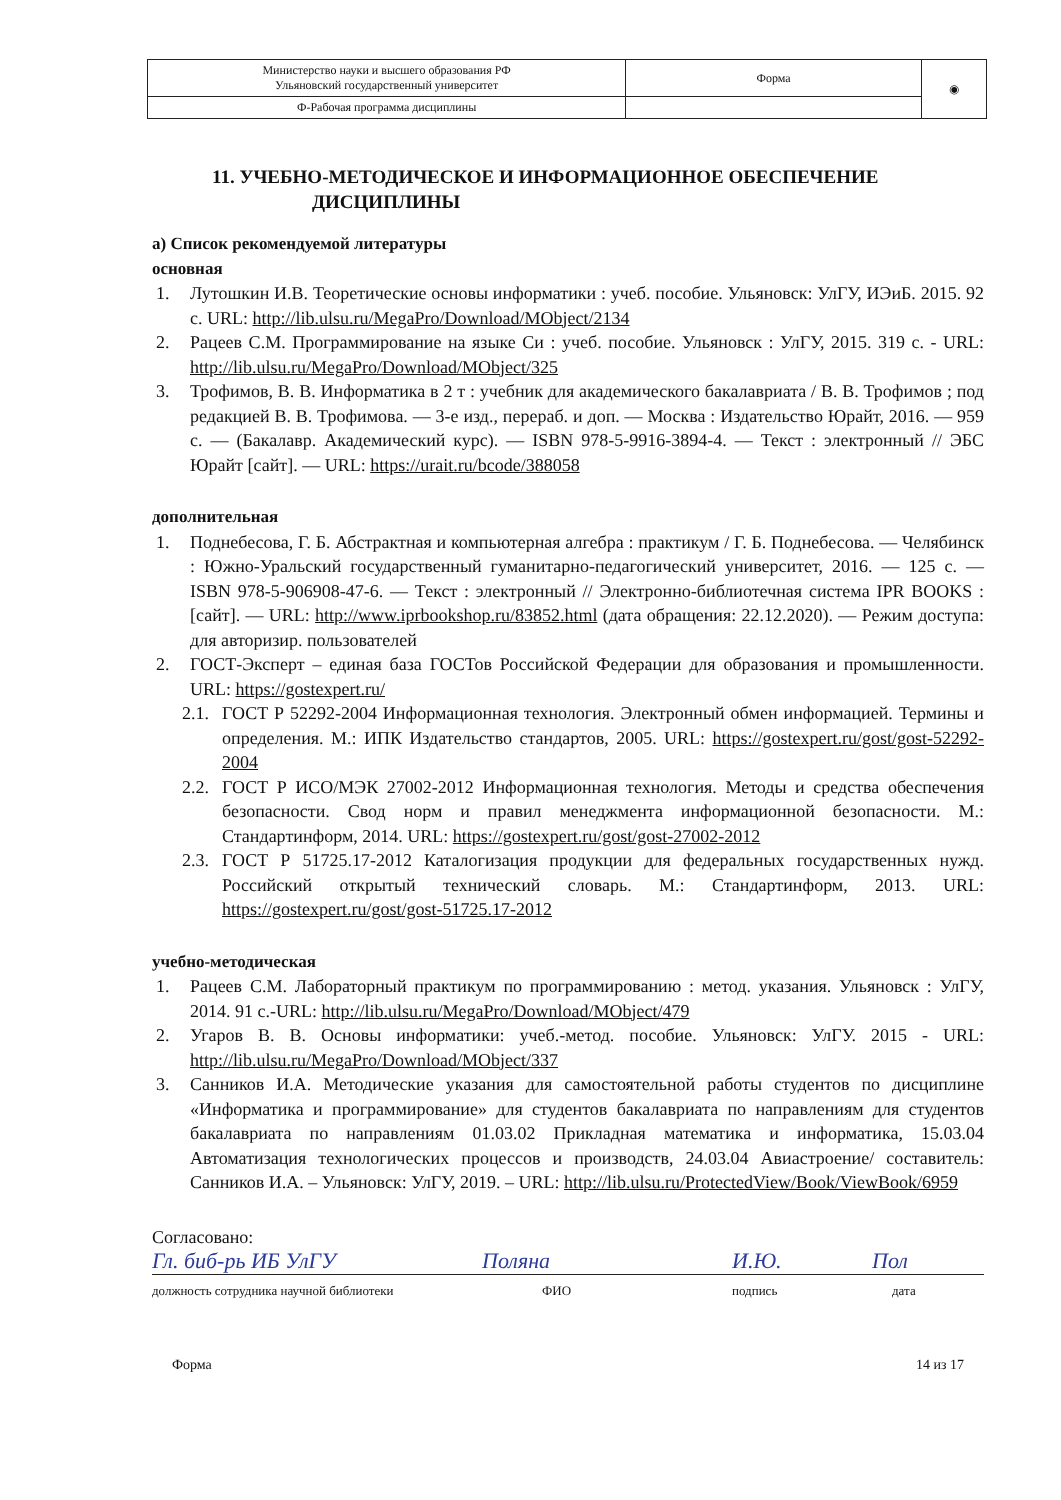| Министерство науки и высшего образования РФ Ульяновский государственный университет | Форма | ◉ |
| Ф-Рабочая программа дисциплины | | |
11. УЧЕБНО-МЕТОДИЧЕСКОЕ И ИНФОРМАЦИОННОЕ ОБЕСПЕЧЕНИЕ
ДИСЦИПЛИНЫ
а) Список рекомендуемой литературы
основная
1. Лутошкин И.В. Теоретические основы информатики : учеб. пособие. Ульяновск: УлГУ, ИЭиБ. 2015. 92 с. URL: http://lib.ulsu.ru/MegaPro/Download/MObject/2134
2. Рацеев С.М. Программирование на языке Си : учеб. пособие. Ульяновск : УлГУ, 2015. 319 с. - URL: http://lib.ulsu.ru/MegaPro/Download/MObject/325
3. Трофимов, В. В. Информатика в 2 т : учебник для академического бакалавриата / В. В. Трофимов ; под редакцией В. В. Трофимова. — 3-е изд., перераб. и доп. — Москва : Издательство Юрайт, 2016. — 959 с. — (Бакалавр. Академический курс). — ISBN 978-5-9916-3894-4. — Текст : электронный // ЭБС Юрайт [сайт]. — URL: https://urait.ru/bcode/388058
дополнительная
1. Поднебесова, Г. Б. Абстрактная и компьютерная алгебра : практикум / Г. Б. Поднебесова. — Челябинск : Южно-Уральский государственный гуманитарно-педагогический университет, 2016. — 125 c. — ISBN 978-5-906908-47-6. — Текст : электронный // Электронно-библиотечная система IPR BOOKS : [сайт]. — URL: http://www.iprbookshop.ru/83852.html (дата обращения: 22.12.2020). — Режим доступа: для авторизир. пользователей
2. ГОСТ-Эксперт – единая база ГОСТов Российской Федерации для образования и промышленности. URL: https://gostexpert.ru/
2.1. ГОСТ Р 52292-2004 Информационная технология. Электронный обмен информацией. Термины и определения. М.: ИПК Издательство стандартов, 2005. URL: https://gostexpert.ru/gost/gost-52292-2004
2.2. ГОСТ Р ИСО/МЭК 27002-2012 Информационная технология. Методы и средства обеспечения безопасности. Свод норм и правил менеджмента информационной безопасности. М.: Стандартинформ, 2014. URL: https://gostexpert.ru/gost/gost-27002-2012
2.3. ГОСТ Р 51725.17-2012 Каталогизация продукции для федеральных государственных нужд. Российский открытый технический словарь. М.: Стандартинформ, 2013. URL: https://gostexpert.ru/gost/gost-51725.17-2012
учебно-методическая
1. Рацеев С.М. Лабораторный практикум по программированию : метод. указания. Ульяновск : УлГУ, 2014. 91 с.-URL: http://lib.ulsu.ru/MegaPro/Download/MObject/479
2. Угаров В. В. Основы информатики: учеб.-метод. пособие. Ульяновск: УлГУ. 2015 - URL: http://lib.ulsu.ru/MegaPro/Download/MObject/337
3. Санников И.А. Методические указания для самостоятельной работы студентов по дисциплине «Информатика и программирование» для студентов бакалавриата по направлениям для студентов бакалавриата по направлениям 01.03.02 Прикладная математика и информатика, 15.03.04 Автоматизация технологических процессов и производств, 24.03.04 Авиастроение/ составитель: Санников И.А. – Ульяновск: УлГУ, 2019. – URL: http://lib.ulsu.ru/ProtectedView/Book/ViewBook/6959
Согласовано:
Гл. биб-рь ИБ УлГУ Поляна И.Ю. Пол
должность сотрудника научной библиотеки ФИО подпись дата
Форма 14 из 17